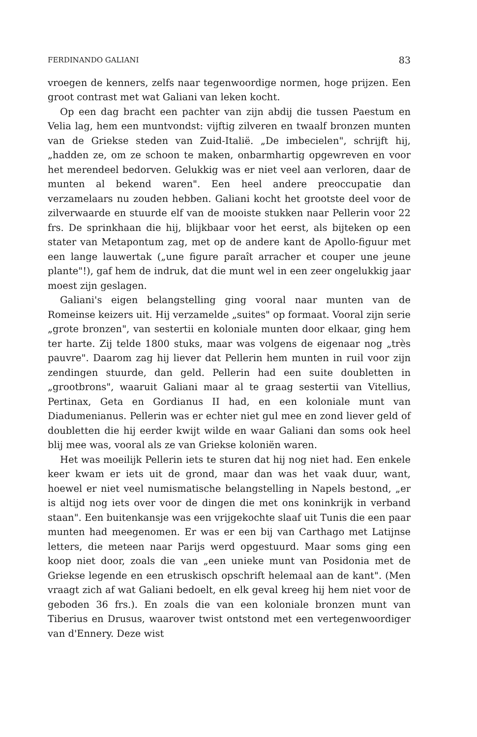FERDINANDO GALIANI 83
vroegen de kenners, zelfs naar tegenwoordige normen, hoge prijzen. Een groot contrast met wat Galiani van leken kocht.
Op een dag bracht een pachter van zijn abdij die tussen Paestum en Velia lag, hem een muntvondst: vijftig zilveren en twaalf bronzen munten van de Griekse steden van Zuid-Italië. „De imbecielen", schrijft hij, „hadden ze, om ze schoon te maken, onbarmhartig opgewreven en voor het merendeel bedorven. Gelukkig was er niet veel aan verloren, daar de munten al bekend waren". Een heel andere preoccupatie dan verzamelaars nu zouden hebben. Galiani kocht het grootste deel voor de zilverwaarde en stuurde elf van de mooiste stukken naar Pellerin voor 22 frs. De sprinkhaan die hij, blijkbaar voor het eerst, als bijteken op een stater van Metapontum zag, met op de andere kant de Apollo-figuur met een lange lauwertak („une figure paraît arracher et couper une jeune plante"!), gaf hem de indruk, dat die munt wel in een zeer ongelukkig jaar moest zijn geslagen.
Galiani's eigen belangstelling ging vooral naar munten van de Romeinse keizers uit. Hij verzamelde „suites" op formaat. Vooral zijn serie „grote bronzen", van sestertii en koloniale munten door elkaar, ging hem ter harte. Zij telde 1800 stuks, maar was volgens de eigenaar nog „très pauvre". Daarom zag hij liever dat Pellerin hem munten in ruil voor zijn zendingen stuurde, dan geld. Pellerin had een suite doubletten in „grootbrons", waaruit Galiani maar al te graag sestertii van Vitellius, Pertinax, Geta en Gordianus II had, en een koloniale munt van Diadumenianus. Pellerin was er echter niet gul mee en zond liever geld of doubletten die hij eerder kwijt wilde en waar Galiani dan soms ook heel blij mee was, vooral als ze van Griekse koloniën waren.
Het was moeilijk Pellerin iets te sturen dat hij nog niet had. Een enkele keer kwam er iets uit de grond, maar dan was het vaak duur, want, hoewel er niet veel numismatische belangstelling in Napels bestond, „er is altijd nog iets over voor de dingen die met ons koninkrijk in verband staan". Een buitenkansje was een vrijgekochte slaaf uit Tunis die een paar munten had meegenomen. Er was er een bij van Carthago met Latijnse letters, die meteen naar Parijs werd opgestuurd. Maar soms ging een koop niet door, zoals die van „een unieke munt van Posidonia met de Griekse legende en een etruskisch opschrift helemaal aan de kant". (Men vraagt zich af wat Galiani bedoelt, en elk geval kreeg hij hem niet voor de geboden 36 frs.). En zoals die van een koloniale bronzen munt van Tiberius en Drusus, waarover twist ontstond met een vertegenwoordiger van d'Ennery. Deze wist